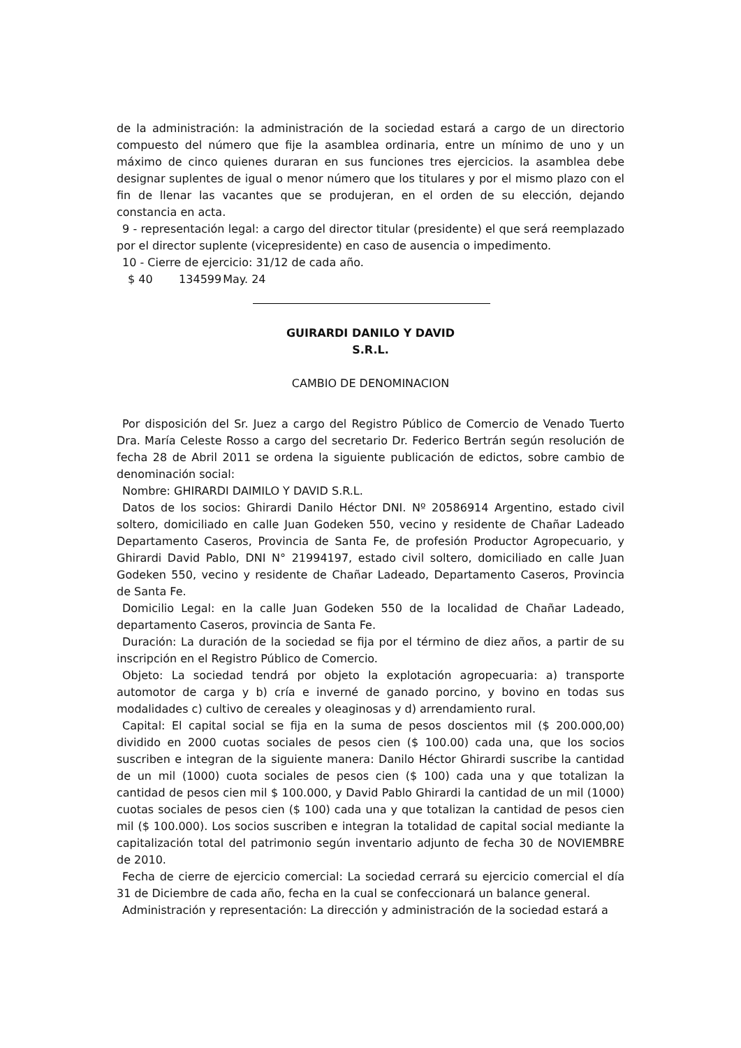de la administración: la administración de la sociedad estará a cargo de un directorio compuesto del número que fije la asamblea ordinaria, entre un mínimo de uno y un máximo de cinco quienes duraran en sus funciones tres ejercicios. la asamblea debe designar suplentes de igual o menor número que los titulares y por el mismo plazo con el fin de llenar las vacantes que se produjeran, en el orden de su elección, dejando constancia en acta.
9 - representación legal: a cargo del director titular (presidente) el que será reemplazado por el director suplente (vicepresidente) en caso de ausencia o impedimento.
10 - Cierre de ejercicio: 31/12 de cada año.
$ 40 134599 May. 24
GUIRARDI DANILO Y DAVID
S.R.L.
CAMBIO DE DENOMINACION
Por disposición del Sr. Juez a cargo del Registro Público de Comercio de Venado Tuerto Dra. María Celeste Rosso a cargo del secretario Dr. Federico Bertrán según resolución de fecha 28 de Abril 2011 se ordena la siguiente publicación de edictos, sobre cambio de denominación social:
Nombre: GHIRARDI DAIMILO Y DAVID S.R.L.
Datos de los socios: Ghirardi Danilo Héctor DNI. Nº 20586914 Argentino, estado civil soltero, domiciliado en calle Juan Godeken 550, vecino y residente de Chañar Ladeado Departamento Caseros, Provincia de Santa Fe, de profesión Productor Agropecuario, y Ghirardi David Pablo, DNI N° 21994197, estado civil soltero, domiciliado en calle Juan Godeken 550, vecino y residente de Chañar Ladeado, Departamento Caseros, Provincia de Santa Fe.
Domicilio Legal: en la calle Juan Godeken 550 de la localidad de Chañar Ladeado, departamento Caseros, provincia de Santa Fe.
Duración: La duración de la sociedad se fija por el término de diez años, a partir de su inscripción en el Registro Público de Comercio.
Objeto: La sociedad tendrá por objeto la explotación agropecuaria: a) transporte automotor de carga y b) cría e inverné de ganado porcino, y bovino en todas sus modalidades c) cultivo de cereales y oleaginosas y d) arrendamiento rural.
Capital: El capital social se fija en la suma de pesos doscientos mil ($ 200.000,00) dividido en 2000 cuotas sociales de pesos cien ($ 100.00) cada una, que los socios suscriben e integran de la siguiente manera: Danilo Héctor Ghirardi suscribe la cantidad de un mil (1000) cuota sociales de pesos cien ($ 100) cada una y que totalizan la cantidad de pesos cien mil $ 100.000, y David Pablo Ghirardi la cantidad de un mil (1000) cuotas sociales de pesos cien ($ 100) cada una y que totalizan la cantidad de pesos cien mil ($ 100.000). Los socios suscriben e integran la totalidad de capital social mediante la capitalización total del patrimonio según inventario adjunto de fecha 30 de NOVIEMBRE de 2010.
Fecha de cierre de ejercicio comercial: La sociedad cerrará su ejercicio comercial el día 31 de Diciembre de cada año, fecha en la cual se confeccionará un balance general.
Administración y representación: La dirección y administración de la sociedad estará a